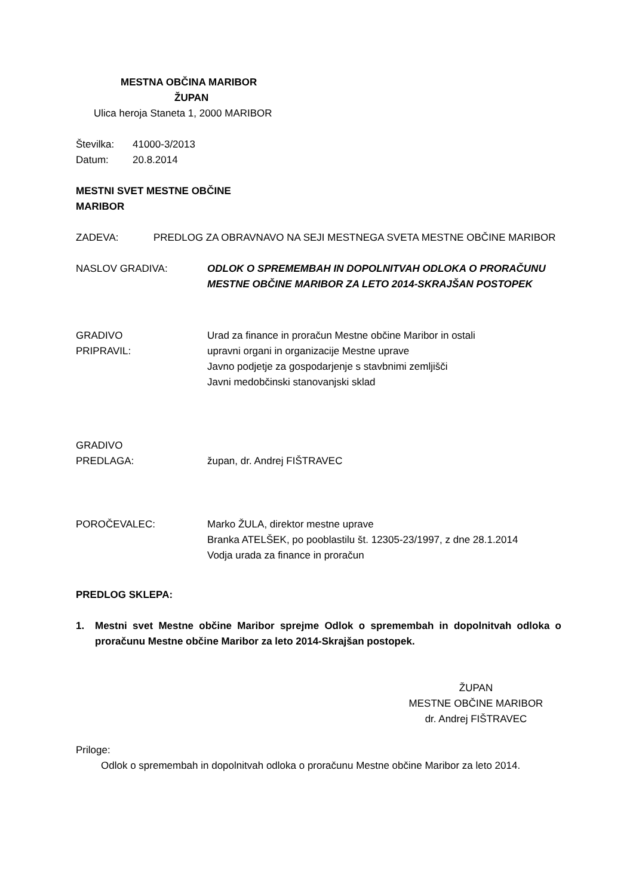MESTNA OBČINA MARIBOR
ŽUPAN
Ulica heroja Staneta 1, 2000 MARIBOR
Številka: 41000-3/2013
Datum: 20.8.2014
MESTNI SVET MESTNE OBČINE
MARIBOR
ZADEVA: PREDLOG ZA OBRAVNAVO NA SEJI MESTNEGA SVETA MESTNE OBČINE MARIBOR
NASLOV GRADIVA: ODLOK O SPREMEMBAH IN DOPOLNITVAH ODLOKA O PRORAČUNU MESTNE OBČINE MARIBOR ZA LETO 2014-SKRAJŠAN POSTOPEK
GRADIVO
PRIPRAVIL:
Urad za finance in proračun Mestne občine Maribor in ostali
upravni organi in organizacije Mestne uprave
Javno podjetje za gospodarjenje s stavbnimi zemljišči
Javni medobčinski stanovanjski sklad
GRADIVO
PREDLAGA:
župan, dr. Andrej FIŠTRAVEC
POROČEVALEC: Marko ŽULA, direktor mestne uprave
Branka ATELŠEK, po pooblastilu št. 12305-23/1997, z dne 28.1.2014
Vodja urada za finance in proračun
PREDLOG SKLEPA:
1. Mestni svet Mestne občine Maribor sprejme Odlok o spremembah in dopolnitvah odloka o proračunu Mestne občine Maribor za leto 2014-Skrajšan postopek.
ŽUPAN
MESTNE OBČINE MARIBOR
dr. Andrej FIŠTRAVEC
Priloge:
Odlok o spremembah in dopolnitvah odloka o proračunu Mestne občine Maribor za leto 2014.